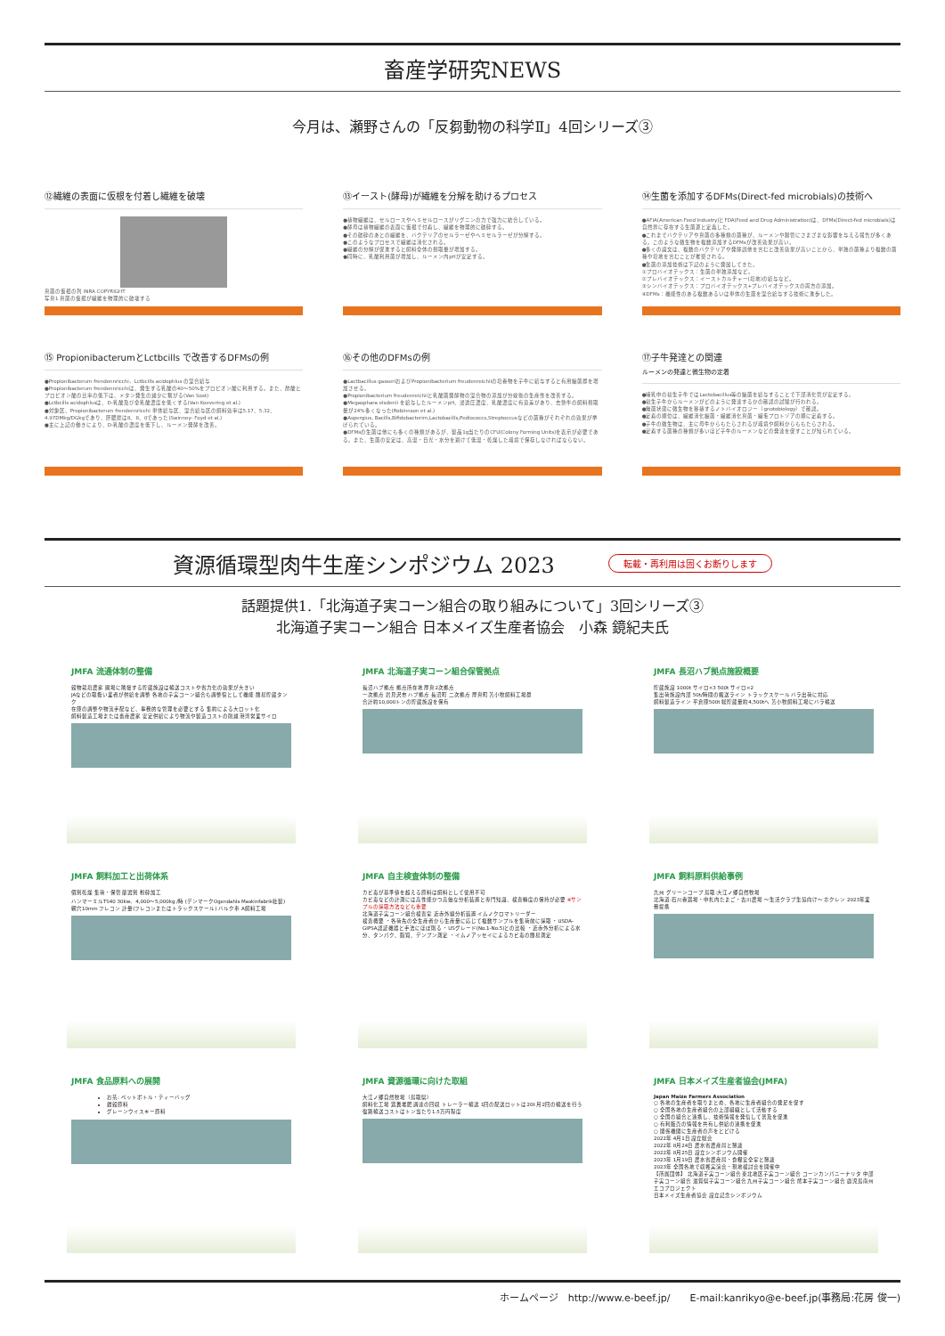畜産学研究NEWS
今月は、瀬野さんの「反芻動物の科学Ⅱ」4回シリーズ③
⑫繊維の表面に仮根を付着し繊維を破壊
真菌の仮根の列 INRA COPYRIGHT
写真1 真菌の仮根が繊維を物理的に破壊する
⑬イースト(酵母)が繊維を分解を助けるプロセス
●植物繊維は、セルロースやヘミセルロースがリグニンの力で強力に結合している。
●酵母は植物繊維の表面に仮根で付着し、繊維を物理的に破砕する。
●その破砕のあとの繊維を、バクテリアのセルラーゼやヘミセルラーゼが分解する。
●このようなプロセスで繊維は消化される。
●繊維の分解が促進すると飼料全体の摂取量が増加する。
●同時に、乳酸利用菌が増加し、ルーメン内pHが安定する。
⑭生菌を添加するDFMs(Direct-fed microbials)の技術へ
●AFIA(American Feed Industry)とFDA(Feed and Drug Administration)は、DFMs(Direct-fed microbials)は自然界に存在する生菌源と定義した。
●これまでバクテリアや真菌の多種類の菌種が、ルーメンや腸管にさまざまな影響を与える報告が多くある。このような微生物を複数添加するDFMsが改善効果が高い。
●多くの論文は、複数のバクテリアや発酵説他を含むと改善効果が高いことから、単独の菌種より複数の菌種や培地を含むことが推奨される。
●生菌の添加技術は下記のように発展してきた。
①プロバイオテックス：生菌の単独添加など。
②プレバイオテックス：イーストカルチャー(培地)の給与など。
③シンバイオテックス：プロバイオテックス+プレバイオテックスの両方の添加。
④DFMs：機能性のある複数あるいは単体の生菌を混合給与する技術に進歩した。
⑮ PropionibacterumとLctbcills で改善するDFMsの例
●Propionibacterum frendennricchi，Lctbcills acidophlus の混合給与
●Propionibacterum frendennricchiは、発生する乳酸の40～50%をプロピオン酸に利用する。また、酢酸とプロピオン酸の比率の低下は、メタン発生の減少に繋がる(Van Sost)
●Lctbcills acidophlusは、D-乳酸及び全乳酸濃度を低くする(Van Koevering et al.)
●対象区、Propionibacterum frendennricchi 単体給与区、混合給与区の飼料効率は5.17、5.32、4.97DMkg/DGkgであり、肝膿瘍は8、8、0であった(Swinney- Foyd et al.)
●主に上記の働きにより、D-乳酸の濃度を低下し、ルーメン発酵を改善。
⑯その他のDFMsの例
●Lactbacillus gasseriおよびPropionibacterium freudenreichiiの培養物を子牛に給与すると有用細菌群を増加させる。
●Propionibacterium freudenreichiiと乳酸菌発酵物の混合物の添加が分娩後の生産性を改善する。
●Megasphara elsdenii を給与したルーメンpH、浸透圧濃度、乳酸濃度に有意差があり、去勢牛の飼料摂取量が24%多くなった(Robinnson et al.)
●Aspergius, Bacills,Bifidobacterim,Lactobacills,Pediococcs,Streptoccusなどの菌種がそれぞれの効果が挙げられている。
●DFMsの生菌は他にも多くの種類があるが、製品1g当たりのCFU(Colony Forming Units)を表示が必要である。また、生菌の安定は、高温・日光・水分を避けて低温・乾燥した環境で保存しなければならない。
⑰子牛発達との関連
ルーメンの発達と微生物の定着
●哺乳中の初生子牛ではLactobacillus等の細菌を給与することで下部消化管が安定する。
●初生子牛からルーメンがどのように発達するかの確認の試験が行われる。
●無菌状態に微生物を移植するノトバイオロジー（gnotobiology）で確認。
●定着の順位は、繊維消化細菌・繊維消化真菌・繊毛プロトゾアの順に定着する。
●子牛の微生物は、主に母牛からもたらされるが環境や飼料からももたらされる。
●定着する菌種の種類が多いほど子牛のルーメンなどの発達を促すことが知られている。
資源循環型肉牛生産シンポジウム 2023
転載・再利用は固くお断りします
話題提供1.「北海道子実コーン組合の取り組みについて」3回シリーズ③
北海道子実コーン組合 日本メイズ生産者協会　小森 鏡紀夫氏
JMFA 流通体制の整備
穀物栽培農家 圃場に隣接する貯蔵施設は輸送コストや省力化の効果が大きい
JAなどの取扱い業者が供給を調整 各地の子実コーン組合も調整役として機能 簡易貯蔵タンク
在庫の調整や物流手配など、事務的な管理を必要とする 集約による大ロット化
飼料製造工場または畜産農家 安定供給により物流や製造コストの削減 港湾営業サイロ
JMFA 北海道子実コーン組合保管拠点
長沼ハブ拠点 拠点所在地 厚真2次拠点
一次拠点 岩見沢市 ハブ拠点 長沼町 二次拠点 厚真町 苫小牧飼料工場群
合計約10,000トンの貯蔵施設を保有
JMFA 長沼ハブ拠点施設概要
貯蔵施設 1000t サイロ×3 500t サイロ×2
集出荷施設内部 50t/時間の搬送ライン トラックスケール バラ出荷に対応
飼料製造ライン 平倉庫500t 総貯蔵量約4,500tへ 苫小牧飼料工場にバラ輸送
JMFA 飼料加工と出荷体系
個別乾燥 集荷・保管 篩選別 粉砕加工
ハンマーミルTS40 30kw、4,000～5,000kg /時 (デンマークOgendahls Maskinfabrik社製)
網穴10mm フレコン 計量(フレコンまたはトラックスケール) バルク車 A飼料工場
JMFA 自主検査体制の整備
カビ毒が基準値を超える原料は飼料として使用不可
カビ毒などの計測には高性能かつ高価な分析装置と専門知識、検査精度の保持が必要 ※サンプルの採取方法なども重要
北海道子実コーン組合検査室 近赤外線分析装置 イムノクロマトリーダー
検査概要 ・各荷先の全生産者から生産量に応じて複数サンプルを集荷前に採取 ・USDA-GIPSA認証機器と手法にほぼ則る ・USグレード(No.1-No.5)との比較 ・近赤外分析による水分、タンパク、脂質、デンプン測定 ・イムノアッセイによるカビ毒の簡易測定
JMFA 飼料原料供給事例
九州 グリーンコープ 鳥取:大江ノ郷自然牧場
北海道:石川養鶏場・中札内たまご・古川農場 ～生活クラブ生協向け～ ホクレン 2023年業務提携
JMFA 食品原料への展開
お茶: ペットボトル・ティーバッグ
雑穀原料
グレーンウイスキー原料
JMFA 資源循環に向けた取組
大江ノ郷自然牧場（鳥取県）
飼料化工場 鶏糞堆肥 調達の回収 トレーラー輸送 1回の配送ロットは20t 月2回の輸送を行う 復路輸送コストはトン当たり1.5万円程度
JMFA 日本メイズ生産者協会(JMFA)
Japan Maize Farmers Association
○ 各地の生産者を取りまとめ、各地に生産者組合の発足を促す
○ 全国各地の生産者組合の上部組織として活動する
○ 全国の組合と連携し、技術情報を発信して普及を促進
○ 有利販売の情報を共有し供給の連携を促進
○ 関係機関に生産者の声をとどける
2022年 4月1日 設立総会
2022年 8月24日 農水省農産局と懇談
2022年 8月25日 設立シンポジウム開催
2023年 1月19日 農水省農産局・食糧安全室と懇談
2023年 全国各地で収穫実演会・現地検討会を開催中
【所属団体】 北海道子実コーン組合 東北地区子実コーン組合 コーンカンパニーナリタ 中部子実コーン組合 滋賀県子実コーン組合 九州子実コーン組合 熊本子実コーン組合 鹿児島南州エコプロジェクト
日本メイズ生産者協会 設立記念シンポジウム
ホームページ　http://www.e-beef.jp/　　E-mail:kanrikyo@e-beef.jp(事務局:花房 俊一)